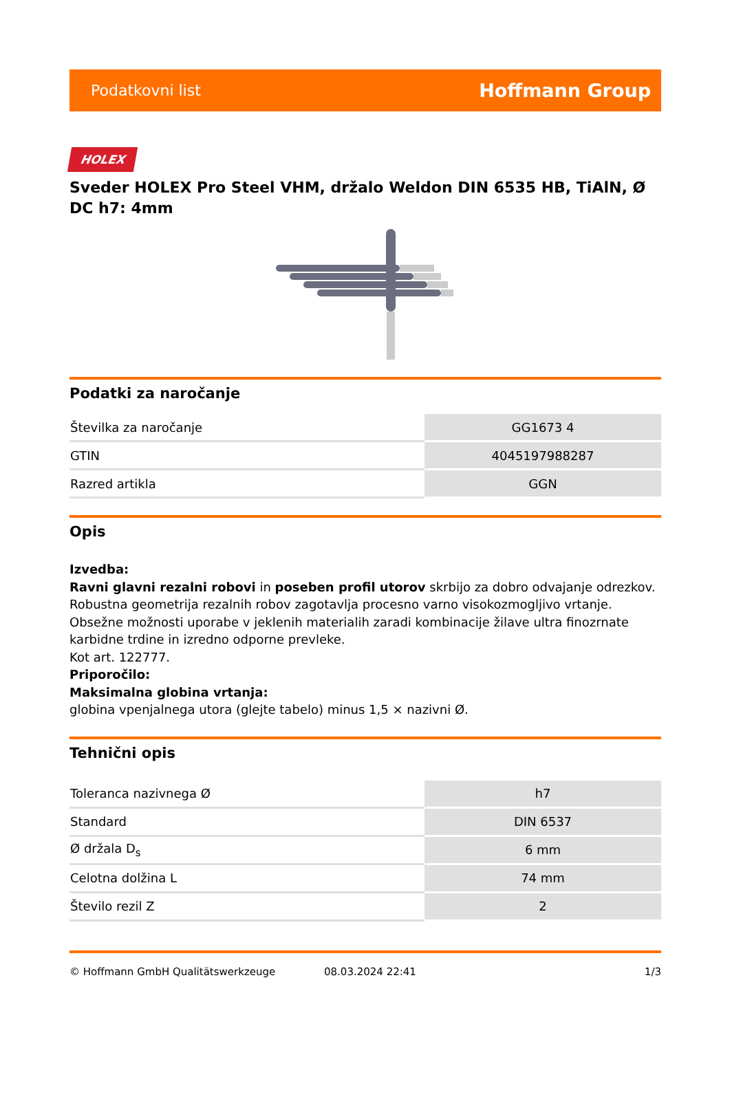Podatkovni list Hoffmann Group
HOLEX
Sveder HOLEX Pro Steel VHM, držalo Weldon DIN 6535 HB, TiAlN, Ø DC h7: 4mm
Podatki za naročanje
| Številka za naročanje | GG1673 4 |
| GTIN | 4045197988287 |
| Razred artikla | GGN |
Opis
Izvedba:
Ravni glavni rezalni robovi in poseben profil utorov skrbijo za dobro odvajanje odrezkov.
Robustna geometrija rezalnih robov zagotavlja procesno varno visokozmogljivo vrtanje.
Obsežne možnosti uporabe v jeklenih materialih zaradi kombinacije žilave ultra finozrnate karbidne trdine in izredno odporne prevleke.
Kot art. 122777.
Priporočilo:
Maksimalna globina vrtanja:
globina vpenjalnega utora (glejte tabelo) minus 1,5 × nazivni Ø.
Tehnični opis
| Toleranca nazivnega Ø | h7 |
| Standard | DIN 6537 |
| Ø držala D<sub>s</sub> | 6 mm |
| Celotna dolžina L | 74 mm |
| Število rezil Z | 2 |
© Hoffmann GmbH Qualitätswerkzeuge 08.03.2024 22:41 1/3